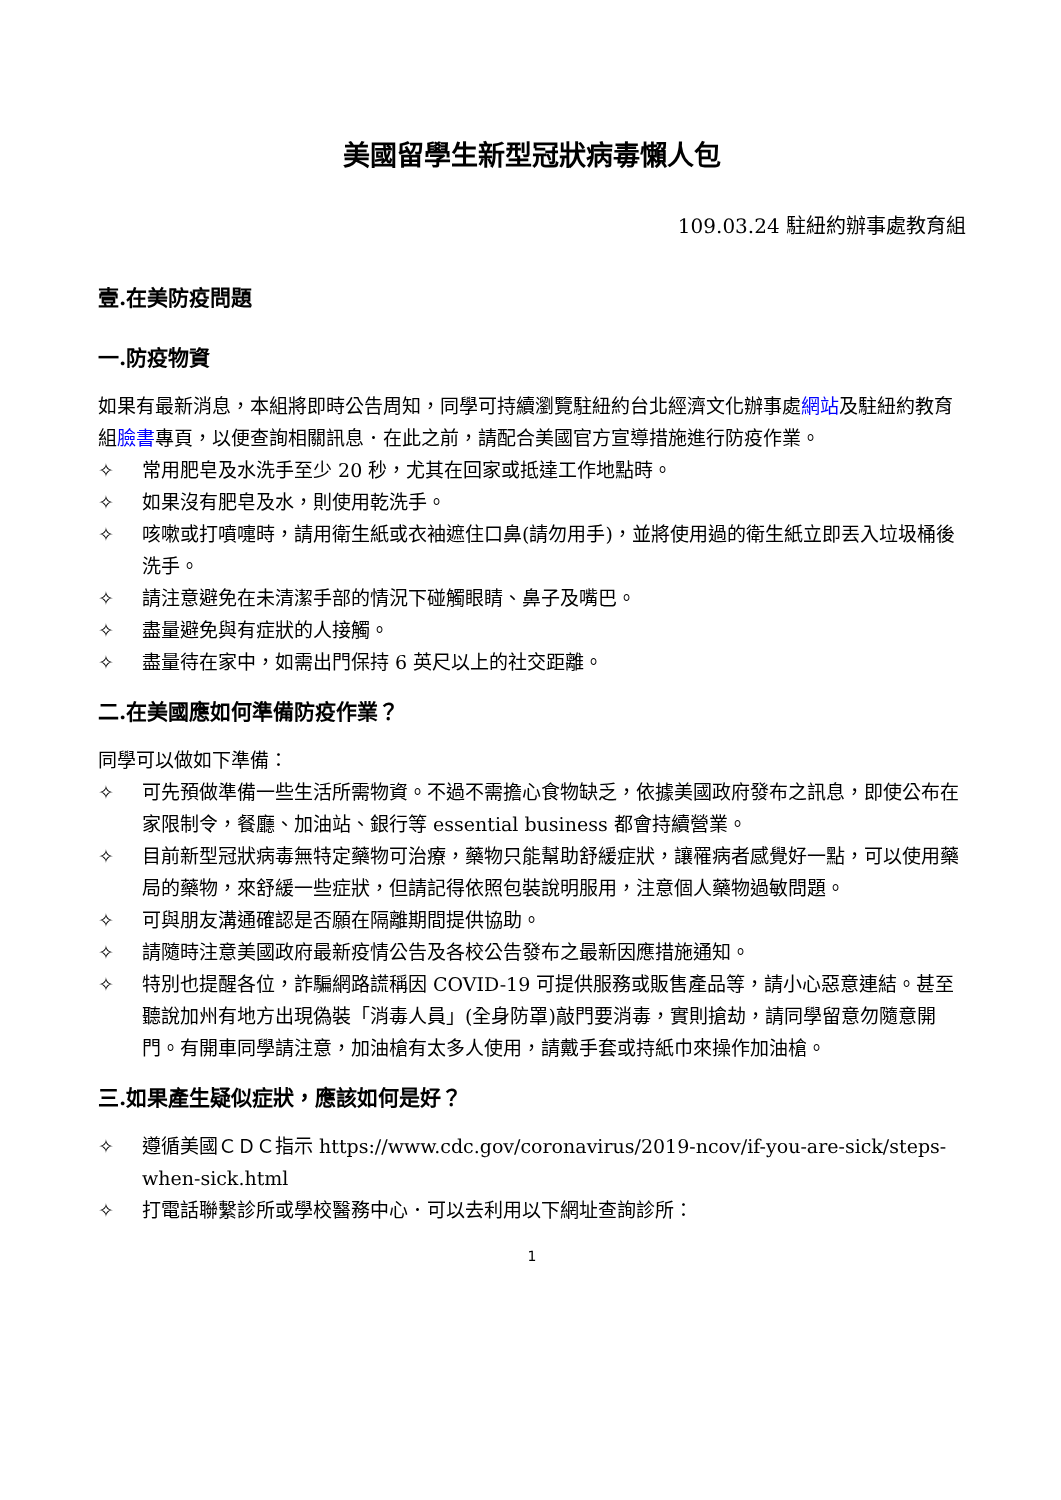美國留學生新型冠狀病毒懶人包
109.03.24 駐紐約辦事處教育組
壹.在美防疫問題
一.防疫物資
如果有最新消息，本組將即時公告周知，同學可持續瀏覽駐紐約台北經濟文化辦事處網站及駐紐約教育組臉書專頁，以便查詢相關訊息．在此之前，請配合美國官方宣導措施進行防疫作業。
✧ 常用肥皂及水洗手至少 20 秒，尤其在回家或抵達工作地點時。
✧ 如果沒有肥皂及水，則使用乾洗手。
✧ 咳嗽或打噴嚏時，請用衛生紙或衣袖遮住口鼻(請勿用手)，並將使用過的衛生紙立即丟入垃圾桶後洗手。
✧ 請注意避免在未清潔手部的情況下碰觸眼睛、鼻子及嘴巴。
✧ 盡量避免與有症狀的人接觸。
✧ 盡量待在家中，如需出門保持 6 英尺以上的社交距離。
二.在美國應如何準備防疫作業？
同學可以做如下準備：
✧ 可先預做準備一些生活所需物資。不過不需擔心食物缺乏，依據美國政府發布之訊息，即使公布在家限制令，餐廳、加油站、銀行等 essential business 都會持續營業。
✧ 目前新型冠狀病毒無特定藥物可治療，藥物只能幫助舒緩症狀，讓罹病者感覺好一點，可以使用藥局的藥物，來舒緩一些症狀，但請記得依照包裝說明服用，注意個人藥物過敏問題。
✧ 可與朋友溝通確認是否願在隔離期間提供協助。
✧ 請隨時注意美國政府最新疫情公告及各校公告發布之最新因應措施通知。
✧ 特別也提醒各位，詐騙網路謊稱因 COVID-19 可提供服務或販售產品等，請小心惡意連結。甚至聽說加州有地方出現偽裝「消毒人員」(全身防罩)敲門要消毒，實則搶劫，請同學留意勿隨意開門。有開車同學請注意，加油槍有太多人使用，請戴手套或持紙巾來操作加油槍。
三.如果產生疑似症狀，應該如何是好？
✧ 遵循美國ＣＤＣ指示 https://www.cdc.gov/coronavirus/2019-ncov/if-you-are-sick/steps-when-sick.html
✧ 打電話聯繫診所或學校醫務中心．可以去利用以下網址查詢診所：
1